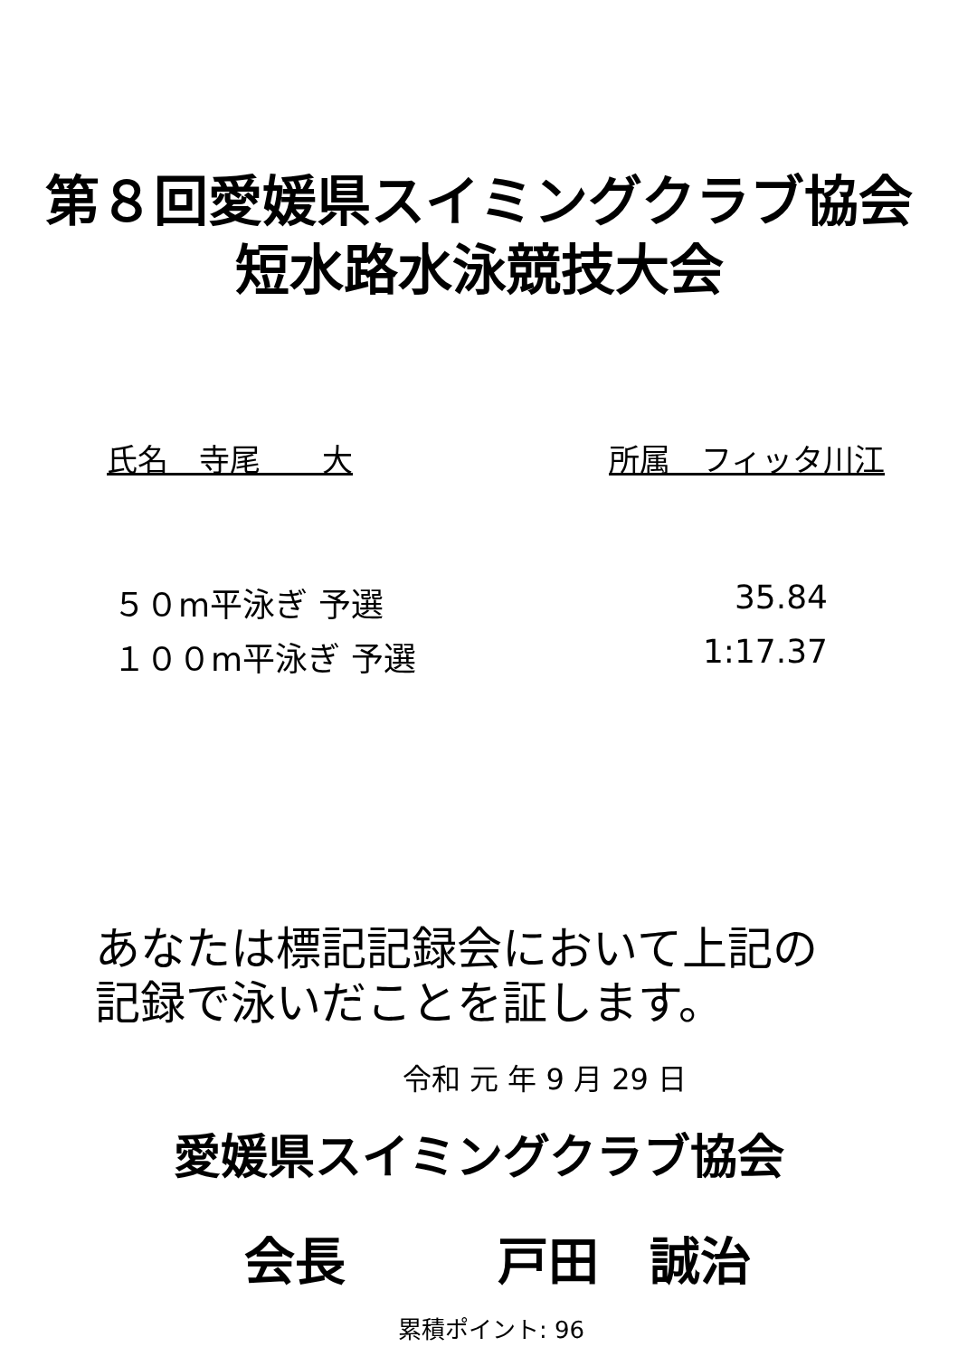第８回愛媛県スイミングクラブ協会
短水路水泳競技大会
氏名　寺尾　　大 所属　フィッタ川江
５０m平泳ぎ 予選 35.84
１００m平泳ぎ 予選 1:17.37
あなたは標記記録会において上記の
記録で泳いだことを証します。
令和 元 年 9 月 29 日
愛媛県スイミングクラブ協会
会長　　　戸田　誠治
累積ポイント: 96